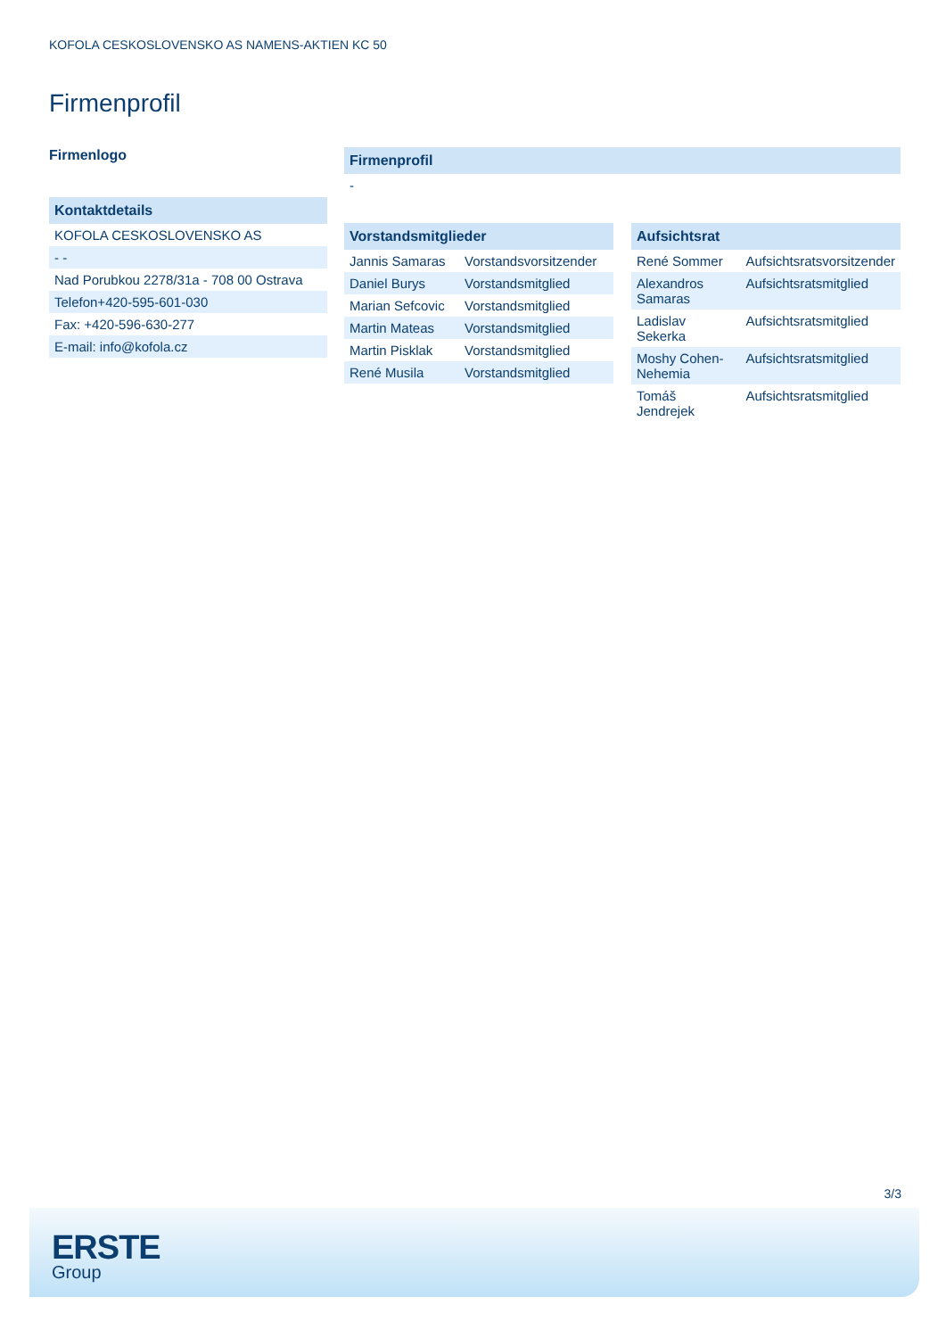KOFOLA CESKOSLOVENSKO AS NAMENS-AKTIEN KC 50
Firmenprofil
Firmenlogo
| Kontaktdetails |
| --- |
| KOFOLA CESKOSLOVENSKO AS |
| - - |
| Nad Porubkou 2278/31a - 708 00 Ostrava |
| Telefon+420-595-601-030 |
| Fax: +420-596-630-277 |
| E-mail: info@kofola.cz |
| Firmenprofil |
| --- |
| - |
| Vorstandsmitglieder | |
| --- | --- |
| Jannis Samaras | Vorstandsvorsitzender |
| Daniel Burys | Vorstandsmitglied |
| Marian Sefcovic | Vorstandsmitglied |
| Martin Mateas | Vorstandsmitglied |
| Martin Pisklak | Vorstandsmitglied |
| René Musila | Vorstandsmitglied |
| Aufsichtsrat | |
| --- | --- |
| René Sommer | Aufsichtsratsvorsitzender |
| Alexandros Samaras | Aufsichtsratsmitglied |
| Ladislav Sekerka | Aufsichtsratsmitglied |
| Moshy Cohen-Nehemia | Aufsichtsratsmitglied |
| Tomáš Jendrejek | Aufsichtsratsmitglied |
3/3
ERSTE
Group